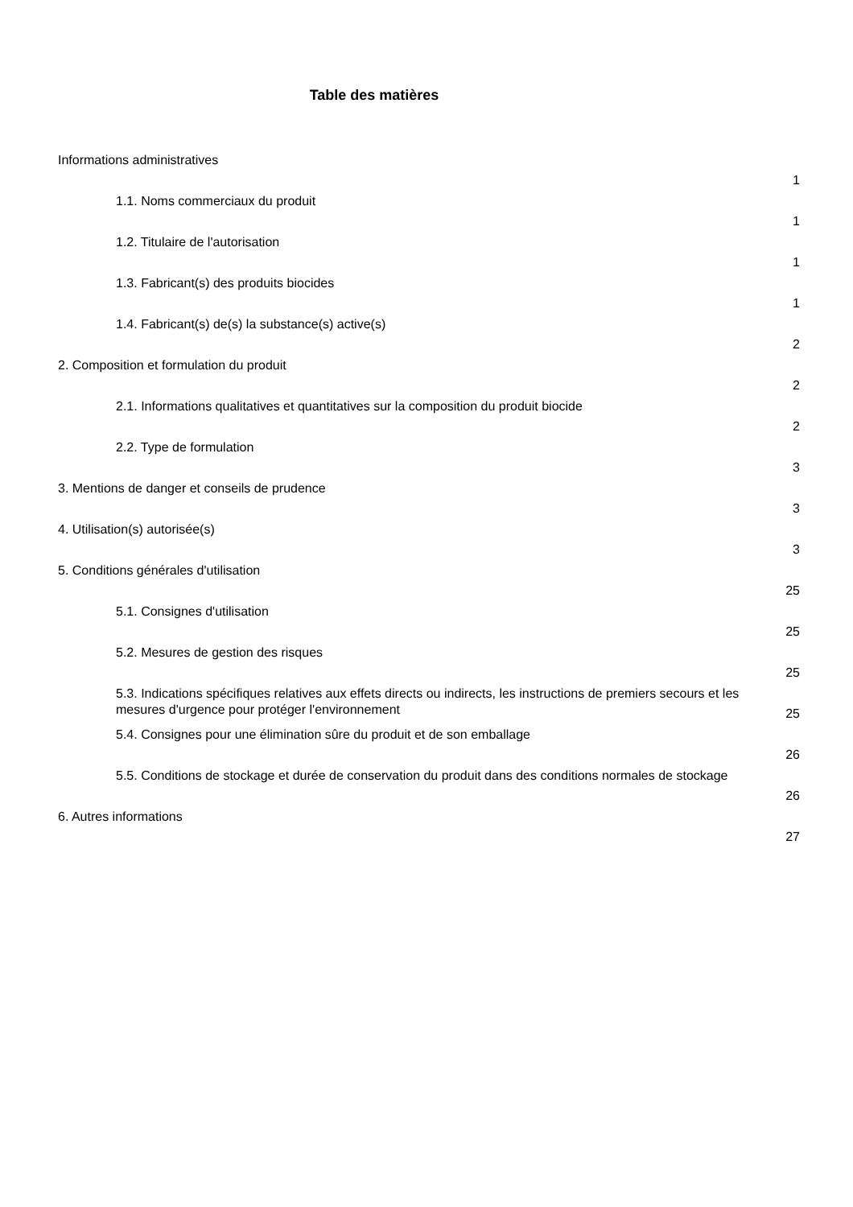Table des matières
| Informations administratives | 1 |
| 1.1. Noms commerciaux du produit | 1 |
| 1.2. Titulaire de l'autorisation | 1 |
| 1.3. Fabricant(s) des produits biocides | 1 |
| 1.4. Fabricant(s) de(s) la substance(s) active(s) | 2 |
| 2. Composition et formulation du produit | 2 |
| 2.1. Informations qualitatives et quantitatives sur la composition du produit biocide | 2 |
| 2.2. Type de formulation | 3 |
| 3. Mentions de danger et conseils de prudence | 3 |
| 4. Utilisation(s) autorisée(s) | 3 |
| 5. Conditions générales d'utilisation | 25 |
| 5.1. Consignes d'utilisation | 25 |
| 5.2. Mesures de gestion des risques | 25 |
| 5.3. Indications spécifiques relatives aux effets directs ou indirects, les instructions de premiers secours et les mesures d'urgence pour protéger l'environnement | 25 |
| 5.4. Consignes pour une élimination sûre du produit et de son emballage | 26 |
| 5.5. Conditions de stockage et durée de conservation du produit dans des conditions normales de stockage | 26 |
| 6. Autres informations | 27 |